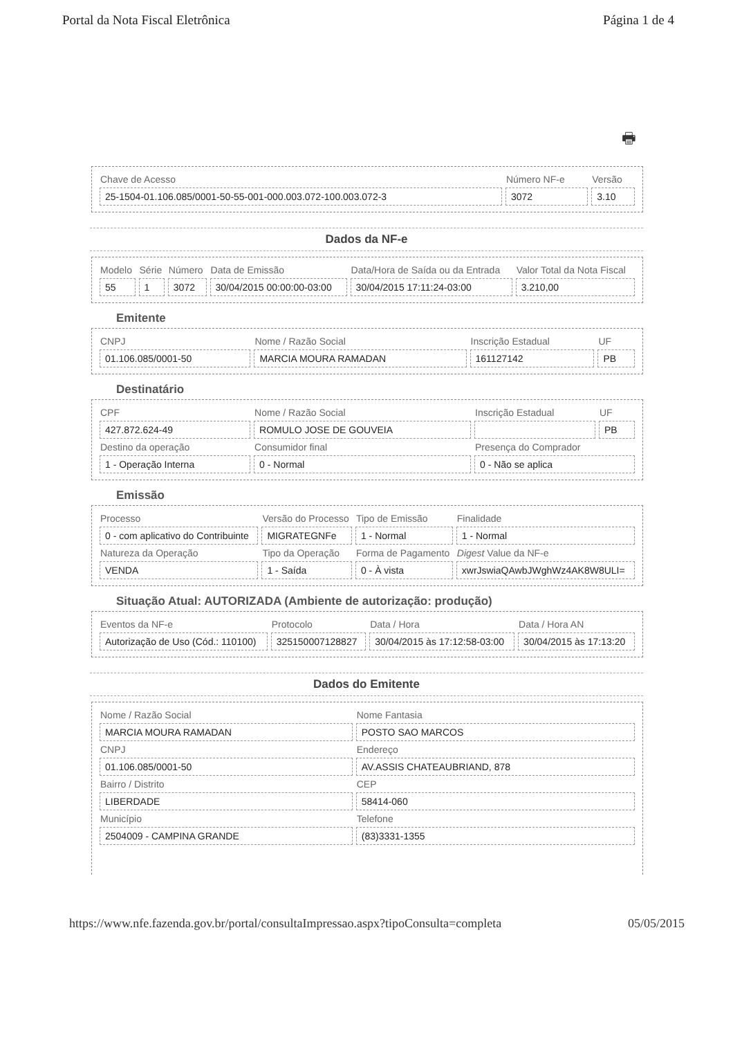Portal da Nota Fiscal Eletrônica Página 1 de 4
🖶
| Chave de Acesso | Número NF-e | Versão |
| 25-1504-01.106.085/0001-50-55-001-000.003.072-100.003.072-3 | 3072 | 3.10 |
Dados da NF-e
| Modelo | Série | Número | Data de Emissão | Data/Hora de Saída ou da Entrada | Valor Total da Nota Fiscal |
| 55 | 1 | 3072 | 30/04/2015 00:00:00-03:00 | 30/04/2015 17:11:24-03:00 | 3.210,00 |
Emitente
| CNPJ | Nome / Razão Social | Inscrição Estadual | UF |
| 01.106.085/0001-50 | MARCIA MOURA RAMADAN | 161127142 | PB |
Destinatário
| CPF | Nome / Razão Social | Inscrição Estadual | UF |
| 427.872.624-49 | ROMULO JOSE DE GOUVEIA | | PB |
| Destino da operação | Consumidor final | Presença do Comprador | |
| 1 - Operação Interna | 0 - Normal | 0 - Não se aplica | |
Emissão
| Processo | Versão do Processo | Tipo de Emissão | Finalidade |
| 0 - com aplicativo do Contribuinte | MIGRATEGNFe | 1 - Normal | 1 - Normal |
| Natureza da Operação | Tipo da Operação | Forma de Pagamento | Digest Value da NF-e |
| VENDA | 1 - Saída | 0 - À vista | xwrJswiaQAwbJWghWz4AK8W8ULI= |
Situação Atual: AUTORIZADA (Ambiente de autorização: produção)
| Eventos da NF-e | Protocolo | Data / Hora | Data / Hora AN |
| Autorização de Uso (Cód.: 110100) | 325150007128827 | 30/04/2015 às 17:12:58-03:00 | 30/04/2015 às 17:13:20 |
Dados do Emitente
| Nome / Razão Social | Nome Fantasia |
| MARCIA MOURA RAMADAN | POSTO SAO MARCOS |
| CNPJ | Endereço |
| 01.106.085/0001-50 | AV.ASSIS CHATEAUBRIAND, 878 |
| Bairro / Distrito | CEP |
| LIBERDADE | 58414-060 |
| Município | Telefone |
| 2504009 - CAMPINA GRANDE | (83)3331-1355 |
https://www.nfe.fazenda.gov.br/portal/consultaImpressao.aspx?tipoConsulta=completa 05/05/2015